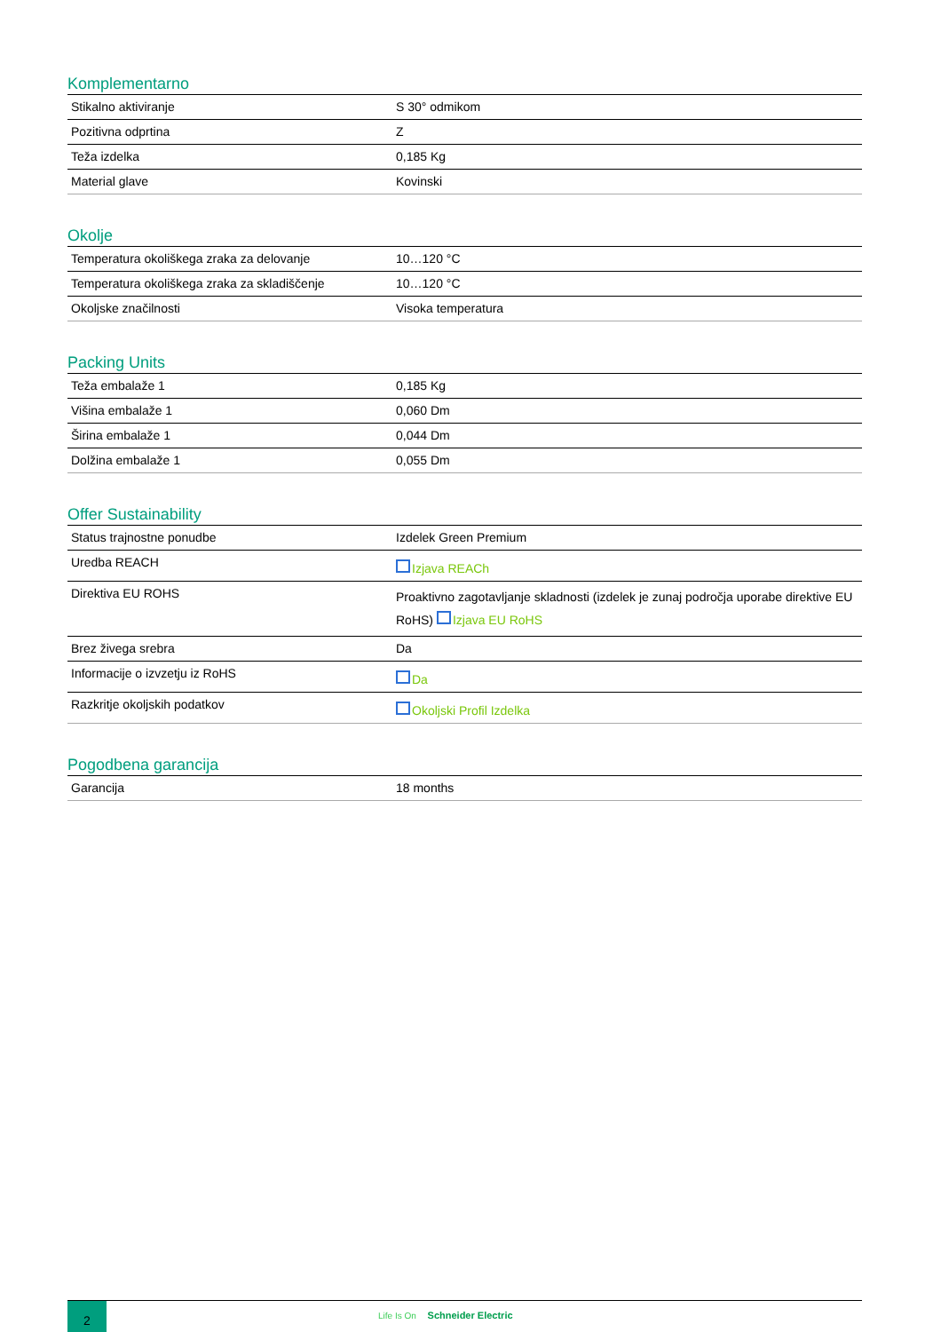Komplementarno
| Stikalno aktiviranje | S 30° odmikom |
| Pozitivna odprtina | Z |
| Teža izdelka | 0,185 Kg |
| Material glave | Kovinski |
Okolje
| Temperatura okoliškega zraka za delovanje | 10…120 °C |
| Temperatura okoliškega zraka za skladiščenje | 10…120 °C |
| Okoljske značilnosti | Visoka temperatura |
Packing Units
| Teža embalaže 1 | 0,185 Kg |
| Višina embalaže 1 | 0,060 Dm |
| Širina embalaže 1 | 0,044 Dm |
| Dolžina embalaže 1 | 0,055 Dm |
Offer Sustainability
| Status trajnostne ponudbe | Izdelek Green Premium |
| Uredba REACH | Izjava REACh |
| Direktiva EU ROHS | Proaktivno zagotavljanje skladnosti (izdelek je zunaj področja uporabe direktive EU RoHS) Izjava EU RoHS |
| Brez živega srebra | Da |
| Informacije o izvzetju iz RoHS | Da |
| Razkritje okoljskih podatkov | Okoljski Profil Izdelka |
Pogodbena garancija
| Garancija | 18 months |
2
Life Is On Schneider Electric